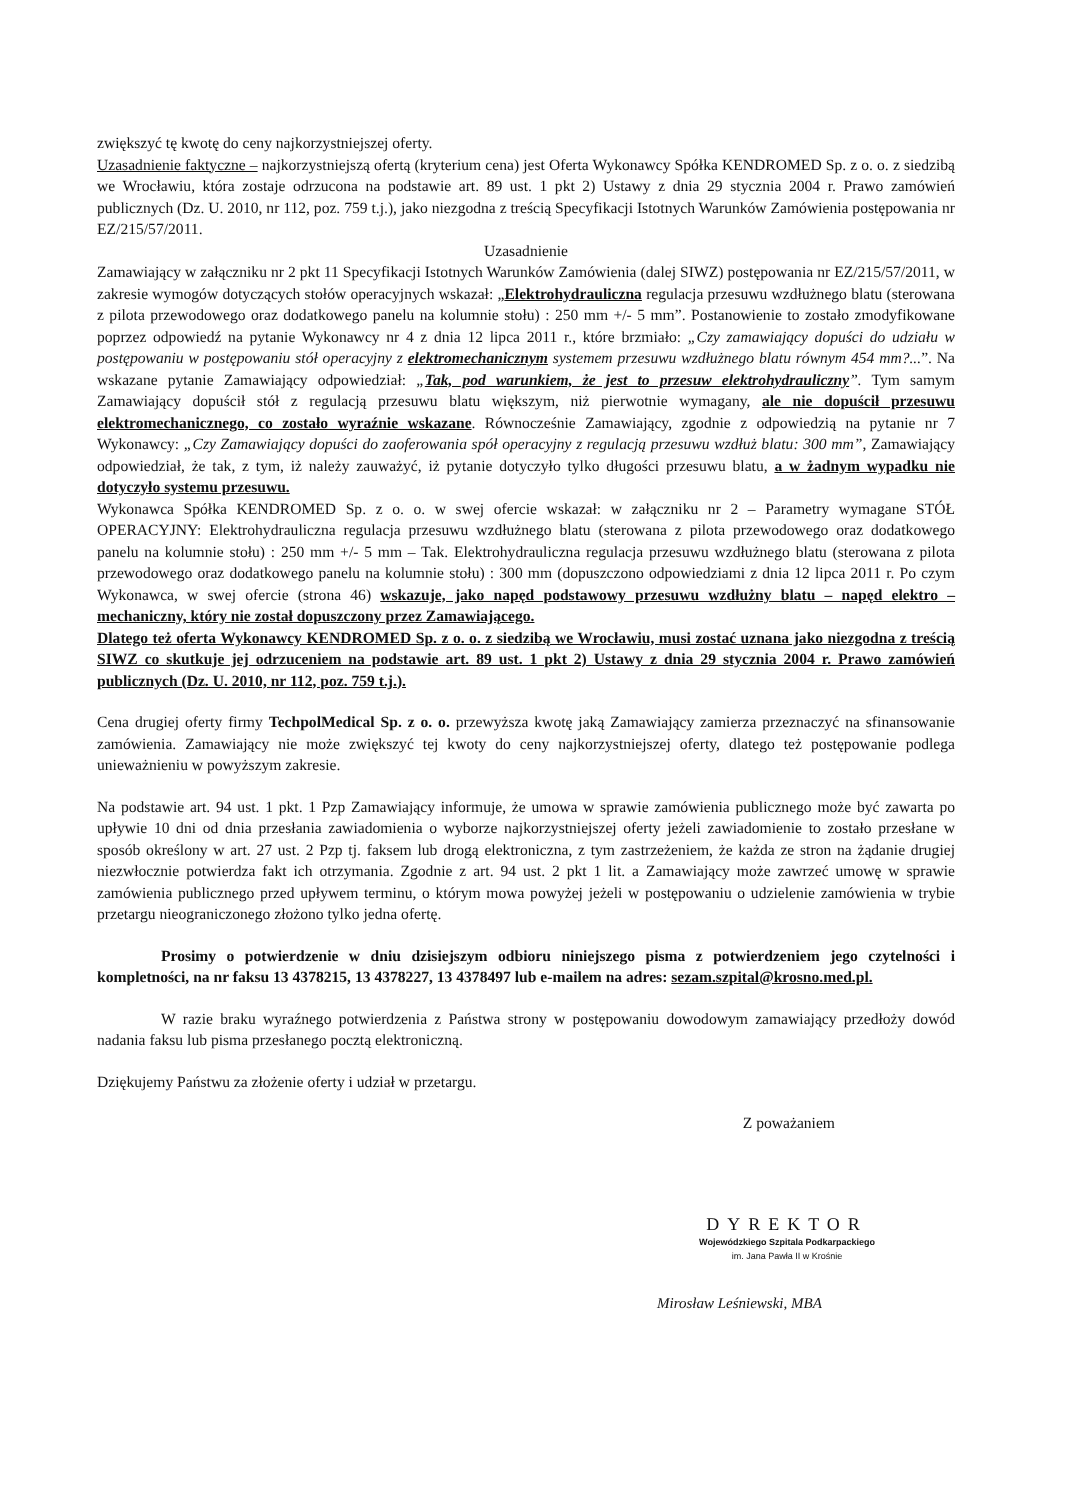zwiększyć tę kwotę do ceny najkorzystniejszej oferty.
Uzasadnienie faktyczne – najkorzystniejszą ofertą (kryterium cena) jest Oferta Wykonawcy Spółka KENDROMED Sp. z o. o. z siedzibą we Wrocławiu, która zostaje odrzucona na podstawie art. 89 ust. 1 pkt 2) Ustawy z dnia 29 stycznia 2004 r. Prawo zamówień publicznych (Dz. U. 2010, nr 112, poz. 759 t.j.), jako niezgodna z treścią Specyfikacji Istotnych Warunków Zamówienia postępowania nr EZ/215/57/2011.
Uzasadnienie
Zamawiający w załączniku nr 2 pkt 11 Specyfikacji Istotnych Warunków Zamówienia (dalej SIWZ) postępowania nr EZ/215/57/2011, w zakresie wymogów dotyczących stołów operacyjnych wskazał: „Elektrohydrauliczna regulacja przesuwu wzdłużnego blatu (sterowana z pilota przewodowego oraz dodatkowego panelu na kolumnie stołu) : 250 mm +/- 5 mm”. Postanowienie to zostało zmodyfikowane poprzez odpowiedź na pytanie Wykonawcy nr 4 z dnia 12 lipca 2011 r., które brzmiało: „Czy zamawiający dopuści do udziału w postępowaniu w postępowaniu stół operacyjny z elektromechanicznym systemem przesuwu wzdłużnego blatu równym 454 mm?...”. Na wskazane pytanie Zamawiający odpowiedział: „Tak, pod warunkiem, że jest to przesuw elektrohydrauliczny”. Tym samym Zamawiający dopuścił stół z regulacją przesuwu blatu większym, niż pierwotnie wymagany, ale nie dopuścił przesuwu elektromechanicznego, co zostało wyraźnie wskazane. Równocześnie Zamawiający, zgodnie z odpowiedzią na pytanie nr 7 Wykonawcy: „Czy Zamawiający dopuści do zaoferowania spół operacyjny z regulacją przesuwu wzdłuż blatu: 300 mm”, Zamawiający odpowiedział, że tak, z tym, iż należy zauważyć, iż pytanie dotyczyło tylko długości przesuwu blatu, a w żadnym wypadku nie dotyczyło systemu przesuwu.
Wykonawca Spółka KENDROMED Sp. z o. o. w swej ofercie wskazał: w załączniku nr 2 – Parametry wymagane STÓŁ OPERACYJNY: Elektrohydrauliczna regulacja przesuwu wzdłużnego blatu (sterowana z pilota przewodowego oraz dodatkowego panelu na kolumnie stołu) : 250 mm +/- 5 mm – Tak. Elektrohydrauliczna regulacja przesuwu wzdłużnego blatu (sterowana z pilota przewodowego oraz dodatkowego panelu na kolumnie stołu) : 300 mm (dopuszczono odpowiedziami z dnia 12 lipca 2011 r. Po czym Wykonawca, w swej ofercie (strona 46) wskazuje, jako napęd podstawowy przesuwu wzdłużny blatu – napęd elektro – mechaniczny, który nie został dopuszczony przez Zamawiającego.
Dlatego też oferta Wykonawcy KENDROMED Sp. z o. o. z siedzibą we Wrocławiu, musi zostać uznana jako niezgodna z treścią SIWZ co skutkuje jej odrzuceniem na podstawie art. 89 ust. 1 pkt 2) Ustawy z dnia 29 stycznia 2004 r. Prawo zamówień publicznych (Dz. U. 2010, nr 112, poz. 759 t.j.).
Cena drugiej oferty firmy TechpolMedical Sp. z o. o. przewyższa kwotę jaką Zamawiający zamierza przeznaczyć na sfinansowanie zamówienia. Zamawiający nie może zwiększyć tej kwoty do ceny najkorzystniejszej oferty, dlatego też postępowanie podlega unieważnieniu w powyższym zakresie.
Na podstawie art. 94 ust. 1 pkt. 1 Pzp Zamawiający informuje, że umowa w sprawie zamówienia publicznego może być zawarta po upływie 10 dni od dnia przesłania zawiadomienia o wyborze najkorzystniejszej oferty jeżeli zawiadomienie to zostało przesłane w sposób określony w art. 27 ust. 2 Pzp tj. faksem lub drogą elektroniczna, z tym zastrzeżeniem, że każda ze stron na żądanie drugiej niezwłocznie potwierdza fakt ich otrzymania. Zgodnie z art. 94 ust. 2 pkt 1 lit. a Zamawiający może zawrzeć umowę w sprawie zamówienia publicznego przed upływem terminu, o którym mowa powyżej jeżeli w postępowaniu o udzielenie zamówienia w trybie przetargu nieograniczonego złożono tylko jedna ofertę.
Prosimy o potwierdzenie w dniu dzisiejszym odbioru niniejszego pisma z potwierdzeniem jego czytelności i kompletności, na nr faksu 13 4378215, 13 4378227, 13 4378497 lub e-mailem na adres: sezam.szpital@krosno.med.pl.
W razie braku wyraźnego potwierdzenia z Państwa strony w postępowaniu dowodowym zamawiający przedłoży dowód nadania faksu lub pisma przesłanego pocztą elektroniczną.
Dziękujemy Państwu za złożenie oferty i udział w przetargu.
Z poważaniem
DYREKTOR
Wojewódzkiego Szpitala Podkarpackiego
im. Jana Pawła II w Krośnie
Mirosław Leśniewski, MBA